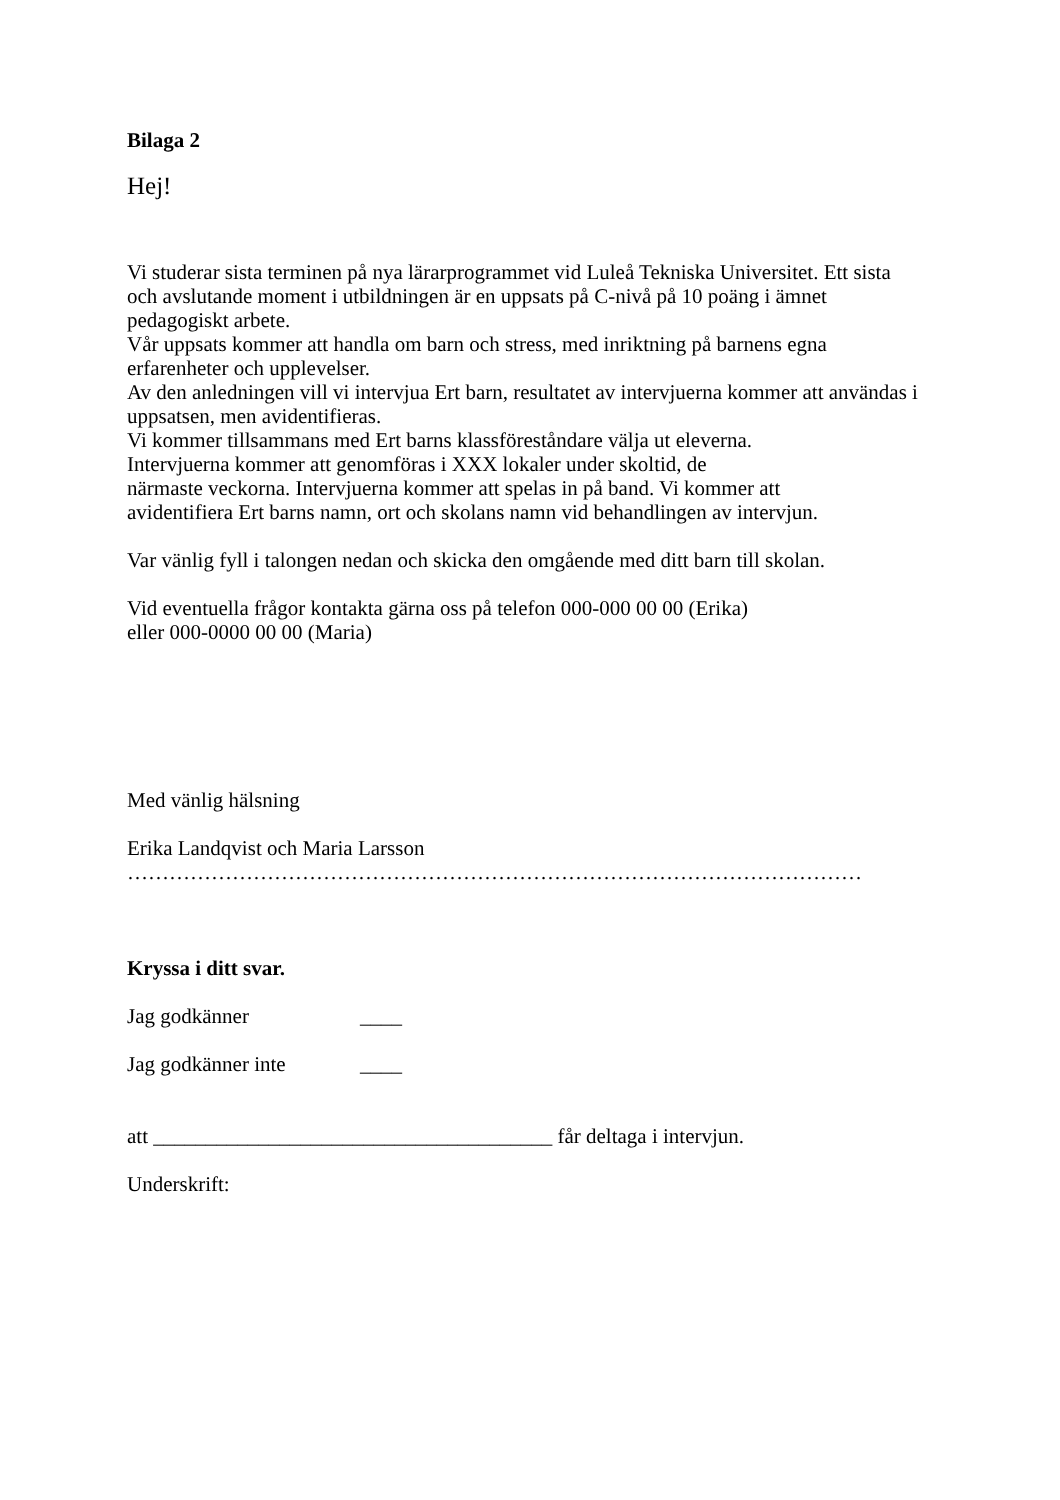Bilaga 2
Hej!
Vi studerar sista terminen på nya lärarprogrammet vid Luleå Tekniska Universitet. Ett sista
och avslutande moment i utbildningen är en uppsats på C-nivå på 10 poäng i ämnet
pedagogiskt arbete.
Vår uppsats kommer att handla om barn och stress, med inriktning på barnens egna
erfarenheter och upplevelser.
Av den anledningen vill vi intervjua Ert barn, resultatet av intervjuerna kommer att användas i
uppsatsen, men avidentifieras.
Vi kommer tillsammans med Ert barns klassföreståndare välja ut eleverna.
Intervjuerna kommer att genomföras i XXX lokaler under skoltid, de
närmaste veckorna. Intervjuerna kommer att spelas in på band. Vi kommer att
avidentifiera Ert barns namn, ort och skolans namn vid behandlingen av intervjun.
Var vänlig fyll i talongen nedan och skicka den omgående med ditt barn till skolan.
Vid eventuella frågor kontakta gärna oss på telefon 000-000 00 00 (Erika)
eller 000-0000 00 00 (Maria)
Med vänlig hälsning
Erika Landqvist och Maria Larsson
……………………………………………………………………………………………
Kryssa i ditt svar.
Jag godkänner ____
Jag godkänner inte ____
att ______________________________________ får deltaga i intervjun.
Underskrift: